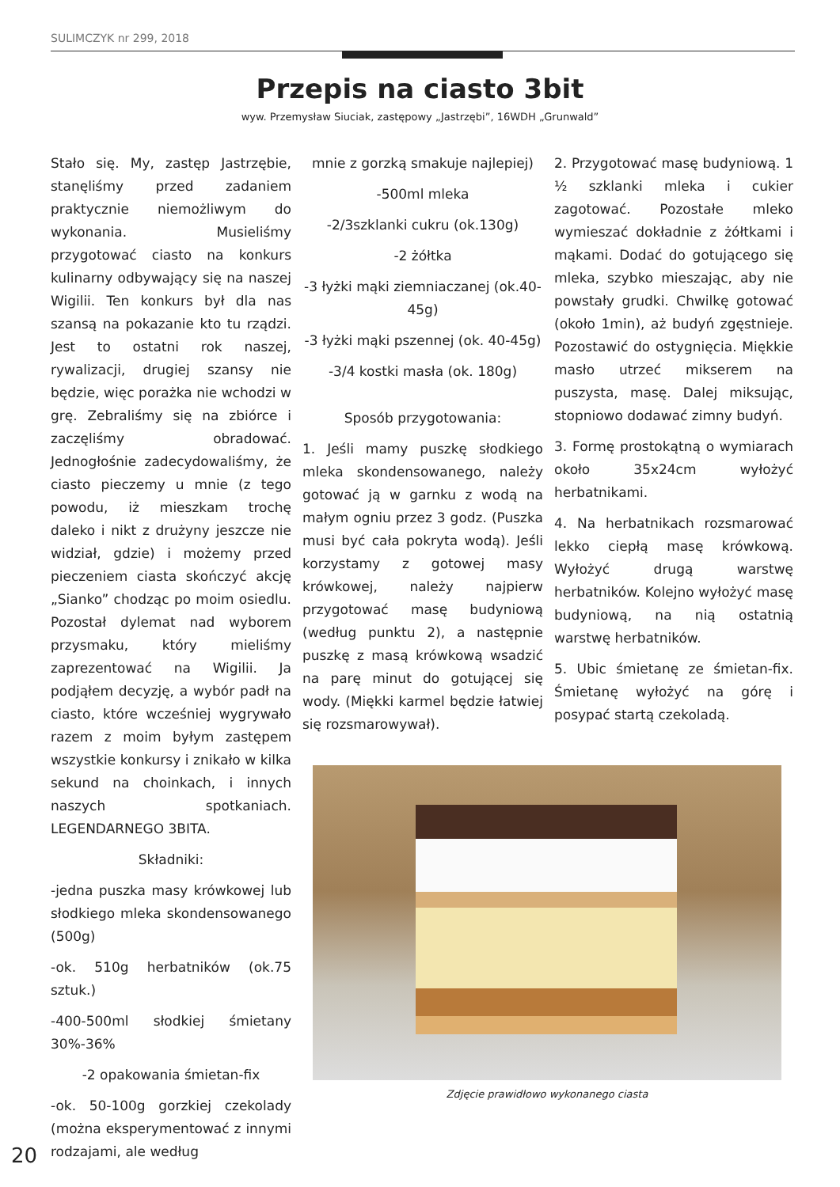SULIMCZYK nr 299, 2018
Przepis na ciasto 3bit
wyw. Przemysław Siuciak, zastępowy „Jastrzębi”, 16WDH „Grunwald”
Stało się. My, zastęp Jastrzębie, stanęliśmy przed zadaniem praktycznie niemożliwym do wykonania. Musieliśmy przygotować ciasto na konkurs kulinarny odbywający się na naszej Wigilii. Ten konkurs był dla nas szansą na pokazanie kto tu rządzi. Jest to ostatni rok naszej, rywalizacji, drugiej szansy nie będzie, więc porażka nie wchodzi w grę. Zebraliśmy się na zbiórce i zaczęliśmy obradować. Jednogłośnie zadecydowaliśmy, że ciasto pieczemy u mnie (z tego powodu, iż mieszkam trochę daleko i nikt z drużyny jeszcze nie widział, gdzie) i możemy przed pieczeniem ciasta skończyć akcję „Sianko” chodząc po moim osiedlu. Pozostał dylemat nad wyborem przysmaku, który mieliśmy zaprezentować na Wigilii. Ja podjąłem decyzję, a wybór padł na ciasto, które wcześniej wygrywało razem z moim byłym zastępem wszystkie konkursy i znikało w kilka sekund na choinkach, i innych naszych spotkaniach. LEGENDARNEGO 3BITA.
Składniki:
-jedna puszka masy krówkowej lub słodkiego mleka skondensowanego (500g)
-ok. 510g herbatników (ok.75 sztuk.)
-400-500ml słodkiej śmietany 30%-36%
-2 opakowania śmietan-fix
-ok. 50-100g gorzkiej czekolady (można eksperymentować z innymi rodzajami, ale według
mnie z gorzką smakuje najlepiej)
-500ml mleka
-2/3szklanki cukru (ok.130g)
-2 żółtka
-3 łyżki mąki ziemniaczanej (ok.40-45g)
-3 łyżki mąki pszennej (ok. 40-45g)
-3/4 kostki masła (ok. 180g)
Sposób przygotowania:
1. Jeśli mamy puszkę słodkiego mleka skondensowanego, należy gotować ją w garnku z wodą na małym ogniu przez 3 godz. (Puszka musi być cała pokryta wodą). Jeśli korzystamy z gotowej masy krówkowej, należy najpierw przygotować masę budyniową (według punktu 2), a następnie puszkę z masą krówkową wsadzić na parę minut do gotującej się wody. (Miękki karmel będzie łatwiej się rozsmarowywał).
2. Przygotować masę budyniową. 1 ½ szklanki mleka i cukier zagotować. Pozostałe mleko wymieszać dokładnie z żółtkami i mąkami. Dodać do gotującego się mleka, szybko mieszając, aby nie powstały grudki. Chwilkę gotować (około 1min), aż budyń zgęstnieje. Pozostawić do ostygnięcia. Miękkie masło utrzeć mikserem na puszysta, masę. Dalej miksując, stopniowo dodawać zimny budyń.
3. Formę prostokątną o wymiarach około 35x24cm wyłożyć herbatnikami.
4. Na herbatnikach rozsmarować lekko ciepłą masę krówkową. Wyłożyć drugą warstwę herbatników. Kolejno wyłożyć masę budyniową, na nią ostatnią warstwę herbatników.
5. Ubic śmietanę ze śmietan-fix. Śmietanę wyłożyć na górę i posypać startą czekoladą.
Zdjęcie prawidłowo wykonanego ciasta
20